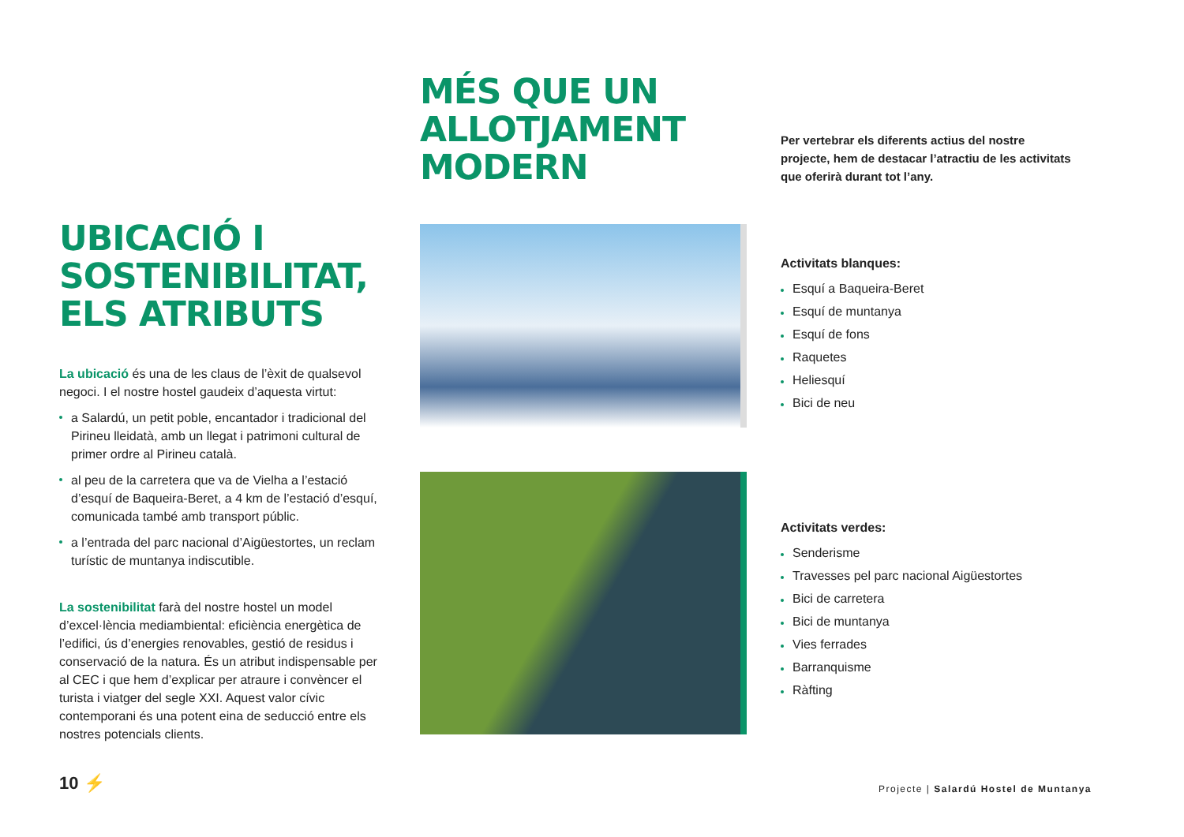MÉS QUE UN ALLOTJAMENT MODERN
UBICACIÓ I SOSTENIBILITAT, ELS ATRIBUTS
La ubicació és una de les claus de l’èxit de qualsevol negoci. I el nostre hostel gaudeix d’aquesta virtut:
a Salardú, un petit poble, encantador i tradicional del Pirineu lleidatà, amb un llegat i patrimoni cultural de primer ordre al Pirineu català.
al peu de la carretera que va de Vielha a l’estació d’esquí de Baqueira-Beret, a 4 km de l’estació d’esquí, comunicada també amb transport públic.
a l’entrada del parc nacional d’Aigüestortes, un reclam turístic de muntanya indiscutible.
La sostenibilitat farà del nostre hostel un model d’excel·lència mediambiental: eficiència energètica de l’edifici, ús d’energies renovables, gestió de residus i conservació de la natura. És un atribut indispensable per al CEC i que hem d’explicar per atraure i convèncer el turista i viatger del segle XXI. Aquest valor cívic contemporani és una potent eina de seducció entre els nostres potencials clients.
Per vertebrar els diferents actius del nostre projecte, hem de destacar l’atractiu de les activitats que oferirà durant tot l’any.
Activitats blanques:
Esquí a Baqueira-Beret
Esquí de muntanya
Esquí de fons
Raquetes
Heliesquí
Bici de neu
Activitats verdes:
Senderisme
Travesses pel parc nacional Aigüestortes
Bici de carretera
Bici de muntanya
Vies ferrades
Barranquisme
Ràfting
10 ⚡
Projecte | Salardú Hostel de Muntanya